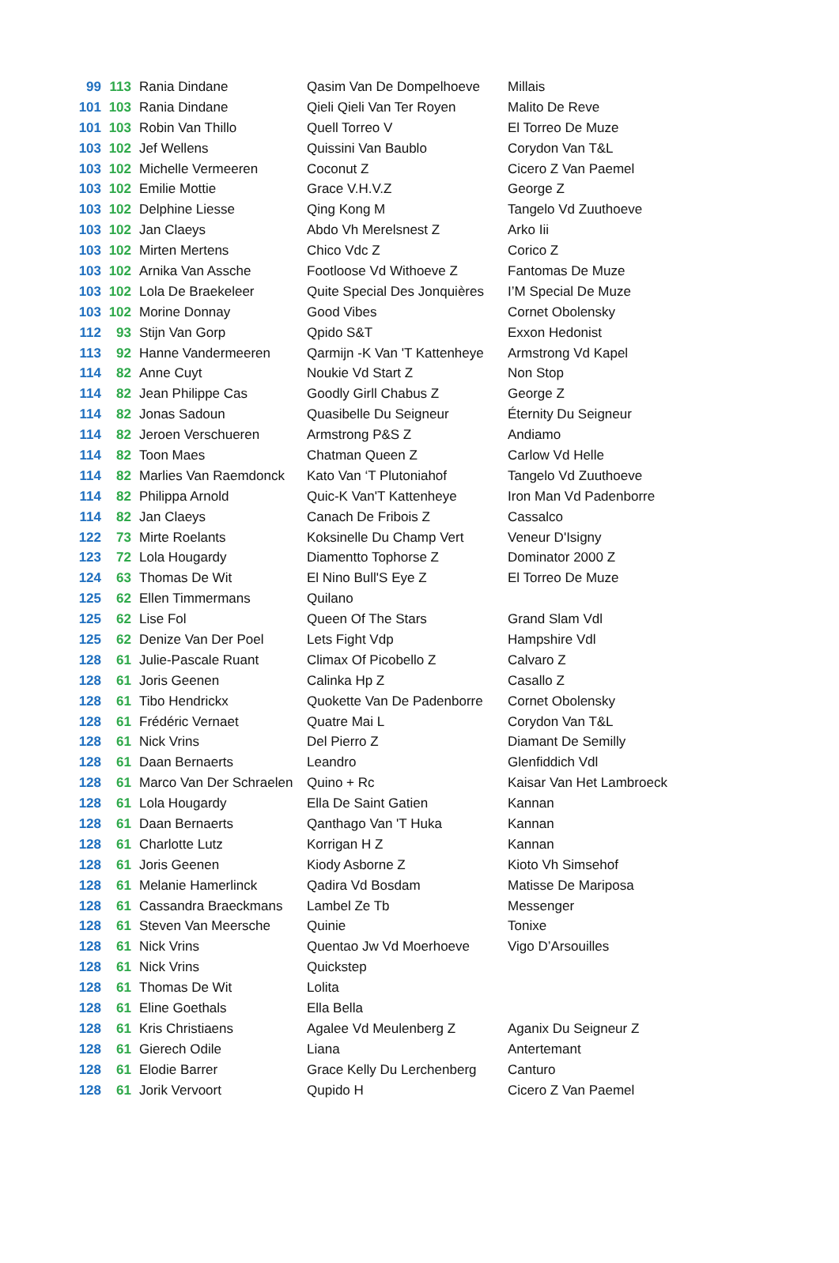| 99 | 113 | Rania Dindane | Qasim Van De Dompelhoeve | Millais |
| 101 | 103 | Rania Dindane | Qieli Qieli Van Ter Royen | Malito De Reve |
| 101 | 103 | Robin Van Thillo | Quell Torreo V | El Torreo De Muze |
| 103 | 102 | Jef Wellens | Quissini Van Baublo | Corydon Van T&L |
| 103 | 102 | Michelle Vermeeren | Coconut Z | Cicero Z Van Paemel |
| 103 | 102 | Emilie Mottie | Grace V.H.V.Z | George Z |
| 103 | 102 | Delphine Liesse | Qing Kong M | Tangelo Vd Zuuthoeve |
| 103 | 102 | Jan Claeys | Abdo Vh Merelsnest Z | Arko Iii |
| 103 | 102 | Mirten Mertens | Chico Vdc Z | Corico Z |
| 103 | 102 | Arnika Van Assche | Footloose Vd Withoeve Z | Fantomas De Muze |
| 103 | 102 | Lola De Braekeleer | Quite Special Des Jonquières | I’M Special De Muze |
| 103 | 102 | Morine Donnay | Good Vibes | Cornet Obolensky |
| 112 | 93 | Stijn Van Gorp | Qpido S&T | Exxon Hedonist |
| 113 | 92 | Hanne Vandermeeren | Qarmijn -K Van 'T Kattenheye | Armstrong Vd Kapel |
| 114 | 82 | Anne Cuyt | Noukie Vd Start Z | Non Stop |
| 114 | 82 | Jean Philippe Cas | Goodly Girll Chabus Z | George Z |
| 114 | 82 | Jonas Sadoun | Quasibelle Du Seigneur | Éternity Du Seigneur |
| 114 | 82 | Jeroen Verschueren | Armstrong P&S Z | Andiamo |
| 114 | 82 | Toon Maes | Chatman Queen Z | Carlow Vd Helle |
| 114 | 82 | Marlies Van Raemdonck | Kato Van ‘T Plutoniahof | Tangelo Vd Zuuthoeve |
| 114 | 82 | Philippa Arnold | Quic-K Van'T Kattenheye | Iron Man Vd Padenborre |
| 114 | 82 | Jan Claeys | Canach De Fribois Z | Cassalco |
| 122 | 73 | Mirte Roelants | Koksinelle Du Champ Vert | Veneur D'Isigny |
| 123 | 72 | Lola Hougardy | Diamentto Tophorse Z | Dominator 2000 Z |
| 124 | 63 | Thomas De Wit | El Nino Bull'S Eye Z | El Torreo De Muze |
| 125 | 62 | Ellen Timmermans | Quilano | |
| 125 | 62 | Lise Fol | Queen Of The Stars | Grand Slam Vdl |
| 125 | 62 | Denize Van Der Poel | Lets Fight Vdp | Hampshire Vdl |
| 128 | 61 | Julie-Pascale Ruant | Climax Of Picobello Z | Calvaro Z |
| 128 | 61 | Joris Geenen | Calinka Hp Z | Casallo Z |
| 128 | 61 | Tibo Hendrickx | Quokette Van De Padenborre | Cornet Obolensky |
| 128 | 61 | Frédéric Vernaet | Quatre Mai L | Corydon Van T&L |
| 128 | 61 | Nick Vrins | Del Pierro Z | Diamant De Semilly |
| 128 | 61 | Daan Bernaerts | Leandro | Glenfiddich Vdl |
| 128 | 61 | Marco Van Der Schraelen | Quino + Rc | Kaisar Van Het Lambroeck |
| 128 | 61 | Lola Hougardy | Ella De Saint Gatien | Kannan |
| 128 | 61 | Daan Bernaerts | Qanthago Van 'T Huka | Kannan |
| 128 | 61 | Charlotte Lutz | Korrigan H Z | Kannan |
| 128 | 61 | Joris Geenen | Kiody Asborne Z | Kioto Vh Simsehof |
| 128 | 61 | Melanie Hamerlinck | Qadira Vd Bosdam | Matisse De Mariposa |
| 128 | 61 | Cassandra Braeckmans | Lambel Ze Tb | Messenger |
| 128 | 61 | Steven Van Meersche | Quinie | Tonixe |
| 128 | 61 | Nick Vrins | Quentao Jw Vd Moerhoeve | Vigo D’Arsouilles |
| 128 | 61 | Nick Vrins | Quickstep | |
| 128 | 61 | Thomas De Wit | Lolita | |
| 128 | 61 | Eline Goethals | Ella Bella | |
| 128 | 61 | Kris Christiaens | Agalee Vd Meulenberg Z | Aganix Du Seigneur Z |
| 128 | 61 | Gierech Odile | Liana | Antertemant |
| 128 | 61 | Elodie Barrer | Grace Kelly Du Lerchenberg | Canturo |
| 128 | 61 | Jorik Vervoort | Qupido H | Cicero Z Van Paemel |